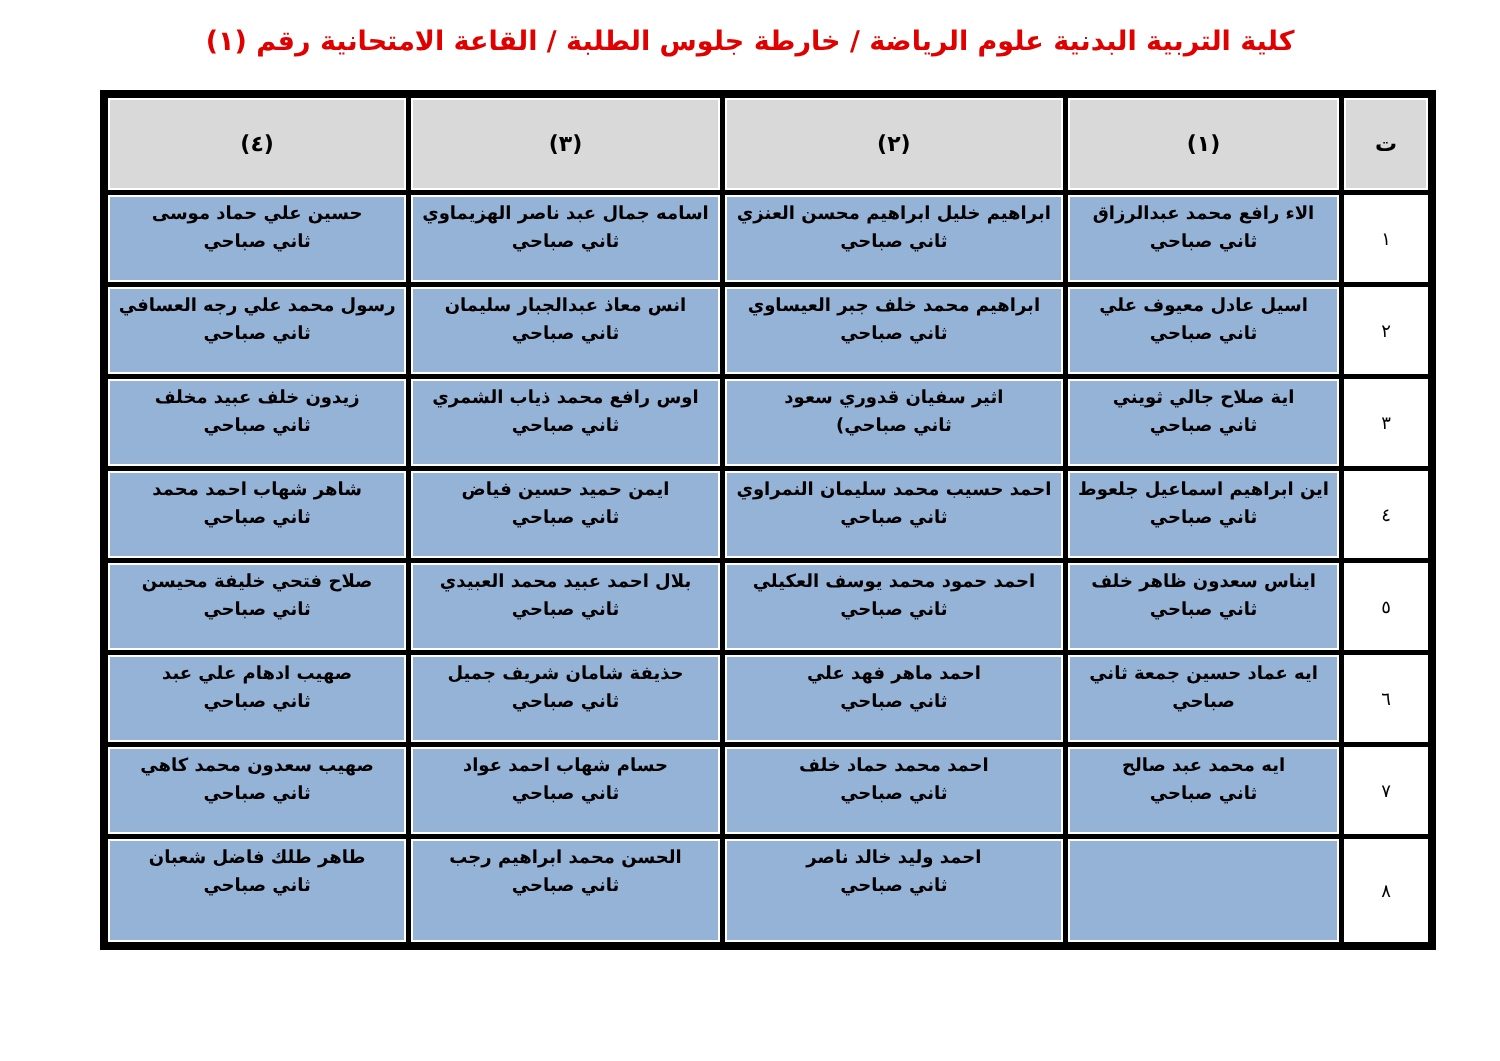كلية التربية البدنية علوم الرياضة / خارطة جلوس الطلبة / القاعة الامتحانية رقم (١)
| ت | (١) | (٢) | (٣) | (٤) |
| --- | --- | --- | --- | --- |
| ١ | الاء رافع محمد عبدالرزاق ثاني صباحي | ابراهيم خليل ابراهيم محسن العنزي ثاني صباحي | اسامه جمال عبد ناصر الهزيماوي ثاني صباحي | حسين علي حماد موسى ثاني صباحي |
| ٢ | اسيل عادل معيوف علي ثاني صباحي | ابراهيم محمد خلف جبر العيساوي ثاني صباحي | انس معاذ عبدالجبار سليمان ثاني صباحي | رسول محمد علي رجه العسافي ثاني صباحي |
| ٣ | اية صلاح جالي ثويني ثاني صباحي | اثير سفيان قدوري سعود ثاني صباحي) | اوس رافع محمد ذياب الشمري ثاني صباحي | زيدون خلف عبيد مخلف ثاني صباحي |
| ٤ | اين ابراهيم اسماعيل جلعوط ثاني صباحي | احمد حسيب محمد سليمان النمراوي ثاني صباحي | ايمن حميد حسين فياض ثاني صباحي | شاهر شهاب احمد محمد ثاني صباحي |
| ٥ | ايناس سعدون ظاهر خلف ثاني صباحي | احمد حمود محمد يوسف العكيلي ثاني صباحي | بلال احمد عبيد محمد العبيدي ثاني صباحي | صلاح فتحي خليفة محيسن ثاني صباحي |
| ٦ | ايه عماد حسين جمعة ثاني صباحي | احمد ماهر فهد علي ثاني صباحي | حذيفة شامان شريف جميل ثاني صباحي | صهيب ادهام علي عبد ثاني صباحي |
| ٧ | ايه محمد عبد صالح ثاني صباحي | احمد محمد حماد خلف ثاني صباحي | حسام شهاب احمد عواد ثاني صباحي | صهيب سعدون محمد كاهي ثاني صباحي |
| ٨ | | احمد وليد خالد ناصر ثاني صباحي | الحسن محمد ابراهيم رجب ثاني صباحي | طاهر طلك فاضل شعبان ثاني صباحي |